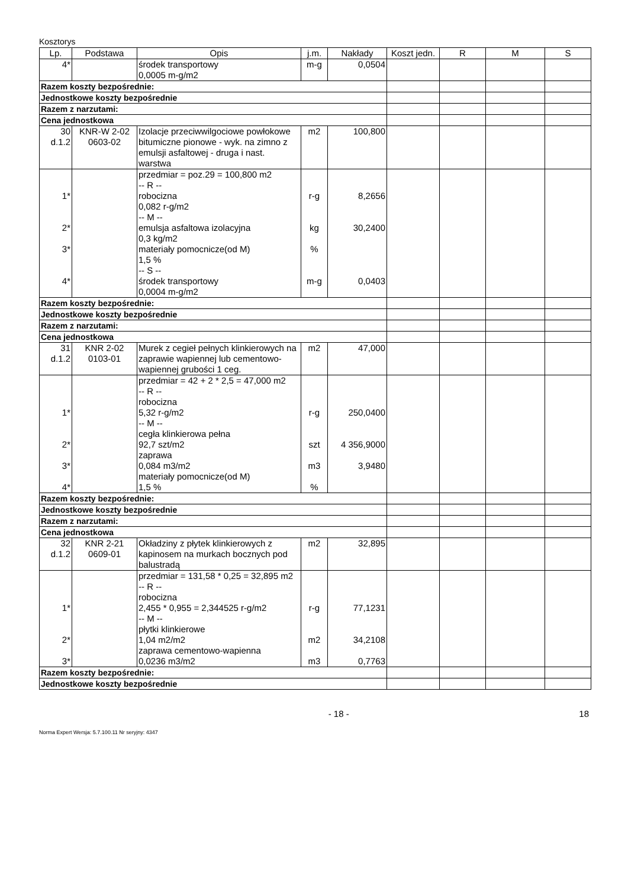Kosztorys
| Lp. | Podstawa | Opis | j.m. | Nakłady | Koszt jedn. | R | M | S |
| --- | --- | --- | --- | --- | --- | --- | --- | --- |
| 4* | | środek transportowy 0,0005 m-g/m2 | m-g | 0,0504 | | | | |
| Razem koszty bezpośrednie: | | | | | | | | |
| Jednostkowe koszty bezpośrednie | | | | | | | | |
| Razem z narzutami: | | | | | | | | |
| Cena jednostkowa | | | | | | | | |
| 30 d.1.2 | KNR-W 2-02 0603-02 | Izolacje przeciwwilgociowe powłokowe bitumiczne pionowe - wyk. na zimno z emulsji asfaltowej - druga i nast. warstwa | m2 | 100,800 | | | | |
| 1* 2* 3* 4* | | przedmiar = poz.29 = 100,800 m2 -- R -- robocizna 0,082 r-g/m2 -- M -- emulsja asfaltowa izolacyjna 0,3 kg/m2 materiały pomocnicze(od M) 1,5 % -- S -- środek transportowy 0,0004 m-g/m2 | r-g kg % m-g | 8,2656 30,2400 0,0403 | | | | |
| Razem koszty bezpośrednie: | | | | | | | | |
| Jednostkowe koszty bezpośrednie | | | | | | | | |
| Razem z narzutami: | | | | | | | | |
| Cena jednostkowa | | | | | | | | |
| 31 d.1.2 | KNR 2-02 0103-01 | Murek z cegieł pełnych klinkierowych na zaprawie wapiennej lub cementowo-wapiennej grubości 1 ceg. | m2 | 47,000 | | | | |
| 1* 2* 3* 4* | | przedmiar = 42 + 2 * 2,5 = 47,000 m2 -- R -- robocizna 5,32 r-g/m2 -- M -- cegła klinkierowa pełna 92,7 szt/m2 zaprawa 0,084 m3/m2 materiały pomocnicze(od M) 1,5 % | r-g szt m3 % | 250,0400 4 356,9000 3,9480 | | | | |
| Razem koszty bezpośrednie: | | | | | | | | |
| Jednostkowe koszty bezpośrednie | | | | | | | | |
| Razem z narzutami: | | | | | | | | |
| Cena jednostkowa | | | | | | | | |
| 32 d.1.2 | KNR 2-21 0609-01 | Okładziny z płytek klinkierowych z kapinosem na murkach bocznych pod balustradą | m2 | 32,895 | | | | |
| 1* 2* 3* | | przedmiar = 131,58 * 0,25 = 32,895 m2 -- R -- robocizna 2,455 * 0,955 = 2,344525 r-g/m2 -- M -- płytki klinkierowe 1,04 m2/m2 zaprawa cementowo-wapienna 0,0236 m3/m2 | r-g m2 m3 | 77,1231 34,2108 0,7763 | | | | |
| Razem koszty bezpośrednie: | | | | | | | | |
| Jednostkowe koszty bezpośrednie | | | | | | | | |
- 18 - 18
Norma Expert Wersja: 5.7.100.11 Nr seryjny: 4347